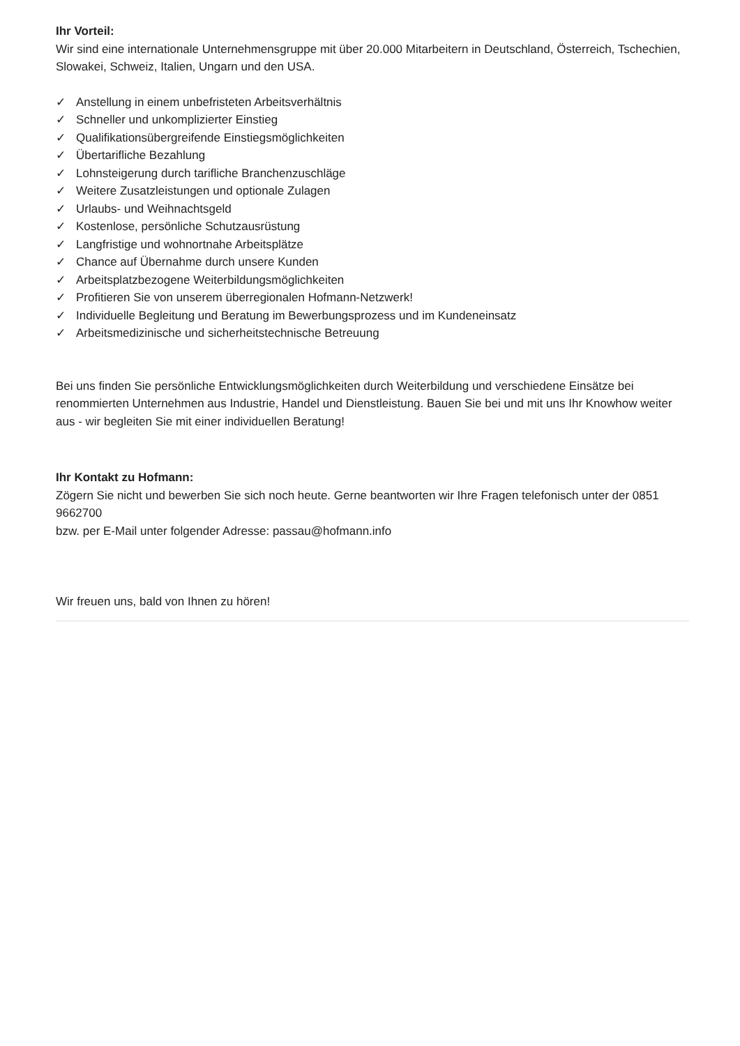Ihr Vorteil:
Wir sind eine internationale Unternehmensgruppe mit über 20.000 Mitarbeitern in Deutschland, Österreich, Tschechien, Slowakei, Schweiz, Italien, Ungarn und den USA.
✓ Anstellung in einem unbefristeten Arbeitsverhältnis
✓ Schneller und unkomplizierter Einstieg
✓ Qualifikationsübergreifende Einstiegsmöglichkeiten
✓ Übertarifliche Bezahlung
✓ Lohnsteigerung durch tarifliche Branchenzuschläge
✓ Weitere Zusatzleistungen und optionale Zulagen
✓ Urlaubs- und Weihnachtsgeld
✓ Kostenlose, persönliche Schutzausrüstung
✓ Langfristige und wohnortnahe Arbeitsplätze
✓ Chance auf Übernahme durch unsere Kunden
✓ Arbeitsplatzbezogene Weiterbildungsmöglichkeiten
✓ Profitieren Sie von unserem überregionalen Hofmann-Netzwerk!
✓ Individuelle Begleitung und Beratung im Bewerbungsprozess und im Kundeneinsatz
✓ Arbeitsmedizinische und sicherheitstechnische Betreuung
Bei uns finden Sie persönliche Entwicklungsmöglichkeiten durch Weiterbildung und verschiedene Einsätze bei renommierten Unternehmen aus Industrie, Handel und Dienstleistung. Bauen Sie bei und mit uns Ihr Knowhow weiter aus - wir begleiten Sie mit einer individuellen Beratung!
Ihr Kontakt zu Hofmann:
Zögern Sie nicht und bewerben Sie sich noch heute. Gerne beantworten wir Ihre Fragen telefonisch unter der 0851 9662700
bzw. per E-Mail unter folgender Adresse: passau@hofmann.info
Wir freuen uns, bald von Ihnen zu hören!